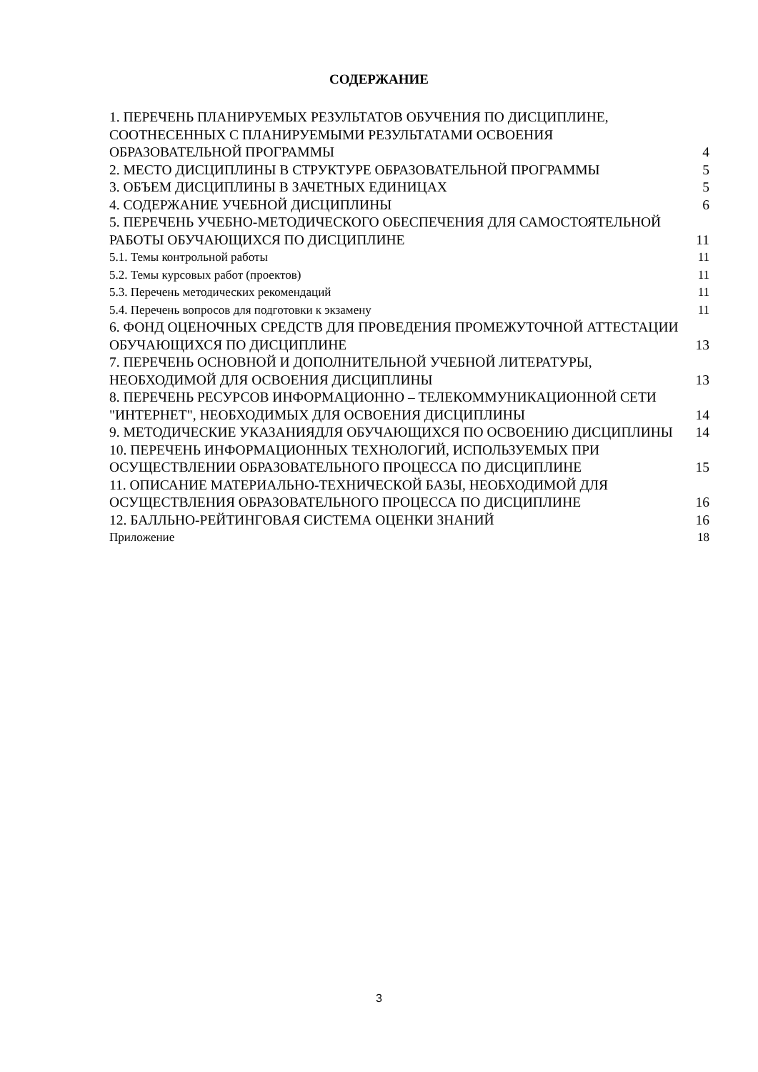СОДЕРЖАНИЕ
1. ПЕРЕЧЕНЬ ПЛАНИРУЕМЫХ РЕЗУЛЬТАТОВ ОБУЧЕНИЯ ПО ДИСЦИПЛИНЕ, СООТНЕСЕННЫХ С ПЛАНИРУЕМЫМИ РЕЗУЛЬТАТАМИ ОСВОЕНИЯ ОБРАЗОВАТЕЛЬНОЙ ПРОГРАММЫ 4
2. МЕСТО ДИСЦИПЛИНЫ В СТРУКТУРЕ ОБРАЗОВАТЕЛЬНОЙ ПРОГРАММЫ 5
3. ОБЪЕМ ДИСЦИПЛИНЫ В ЗАЧЕТНЫХ ЕДИНИЦАХ 5
4. СОДЕРЖАНИЕ УЧЕБНОЙ ДИСЦИПЛИНЫ 6
5. ПЕРЕЧЕНЬ УЧЕБНО-МЕТОДИЧЕСКОГО ОБЕСПЕЧЕНИЯ ДЛЯ САМОСТОЯТЕЛЬНОЙ РАБОТЫ ОБУЧАЮЩИХСЯ ПО ДИСЦИПЛИНЕ 11
5.1. Темы контрольной работы 11
5.2. Темы курсовых работ (проектов) 11
5.3. Перечень методических рекомендаций 11
5.4. Перечень вопросов для подготовки к экзамену 11
6. ФОНД ОЦЕНОЧНЫХ СРЕДСТВ ДЛЯ ПРОВЕДЕНИЯ ПРОМЕЖУТОЧНОЙ АТТЕСТАЦИИ ОБУЧАЮЩИХСЯ ПО ДИСЦИПЛИНЕ 13
7. ПЕРЕЧЕНЬ ОСНОВНОЙ И ДОПОЛНИТЕЛЬНОЙ УЧЕБНОЙ ЛИТЕРАТУРЫ, НЕОБХОДИМОЙ ДЛЯ ОСВОЕНИЯ ДИСЦИПЛИНЫ 13
8. ПЕРЕЧЕНЬ РЕСУРСОВ ИНФОРМАЦИОННО – ТЕЛЕКОММУНИКАЦИОННОЙ СЕТИ "ИНТЕРНЕТ", НЕОБХОДИМЫХ ДЛЯ ОСВОЕНИЯ ДИСЦИПЛИНЫ 14
9. МЕТОДИЧЕСКИЕ УКАЗАНИЯДЛЯ ОБУЧАЮЩИХСЯ ПО ОСВОЕНИЮ ДИСЦИПЛИНЫ 14
10. ПЕРЕЧЕНЬ ИНФОРМАЦИОННЫХ ТЕХНОЛОГИЙ, ИСПОЛЬЗУЕМЫХ ПРИ ОСУЩЕСТВЛЕНИИ ОБРАЗОВАТЕЛЬНОГО ПРОЦЕССА ПО ДИСЦИПЛИНЕ 15
11. ОПИСАНИЕ МАТЕРИАЛЬНО-ТЕХНИЧЕСКОЙ БАЗЫ, НЕОБХОДИМОЙ ДЛЯ ОСУЩЕСТВЛЕНИЯ ОБРАЗОВАТЕЛЬНОГО ПРОЦЕССА ПО ДИСЦИПЛИНЕ 16
12. БАЛЛЬНО-РЕЙТИНГОВАЯ СИСТЕМА ОЦЕНКИ ЗНАНИЙ 16
Приложение 18
3